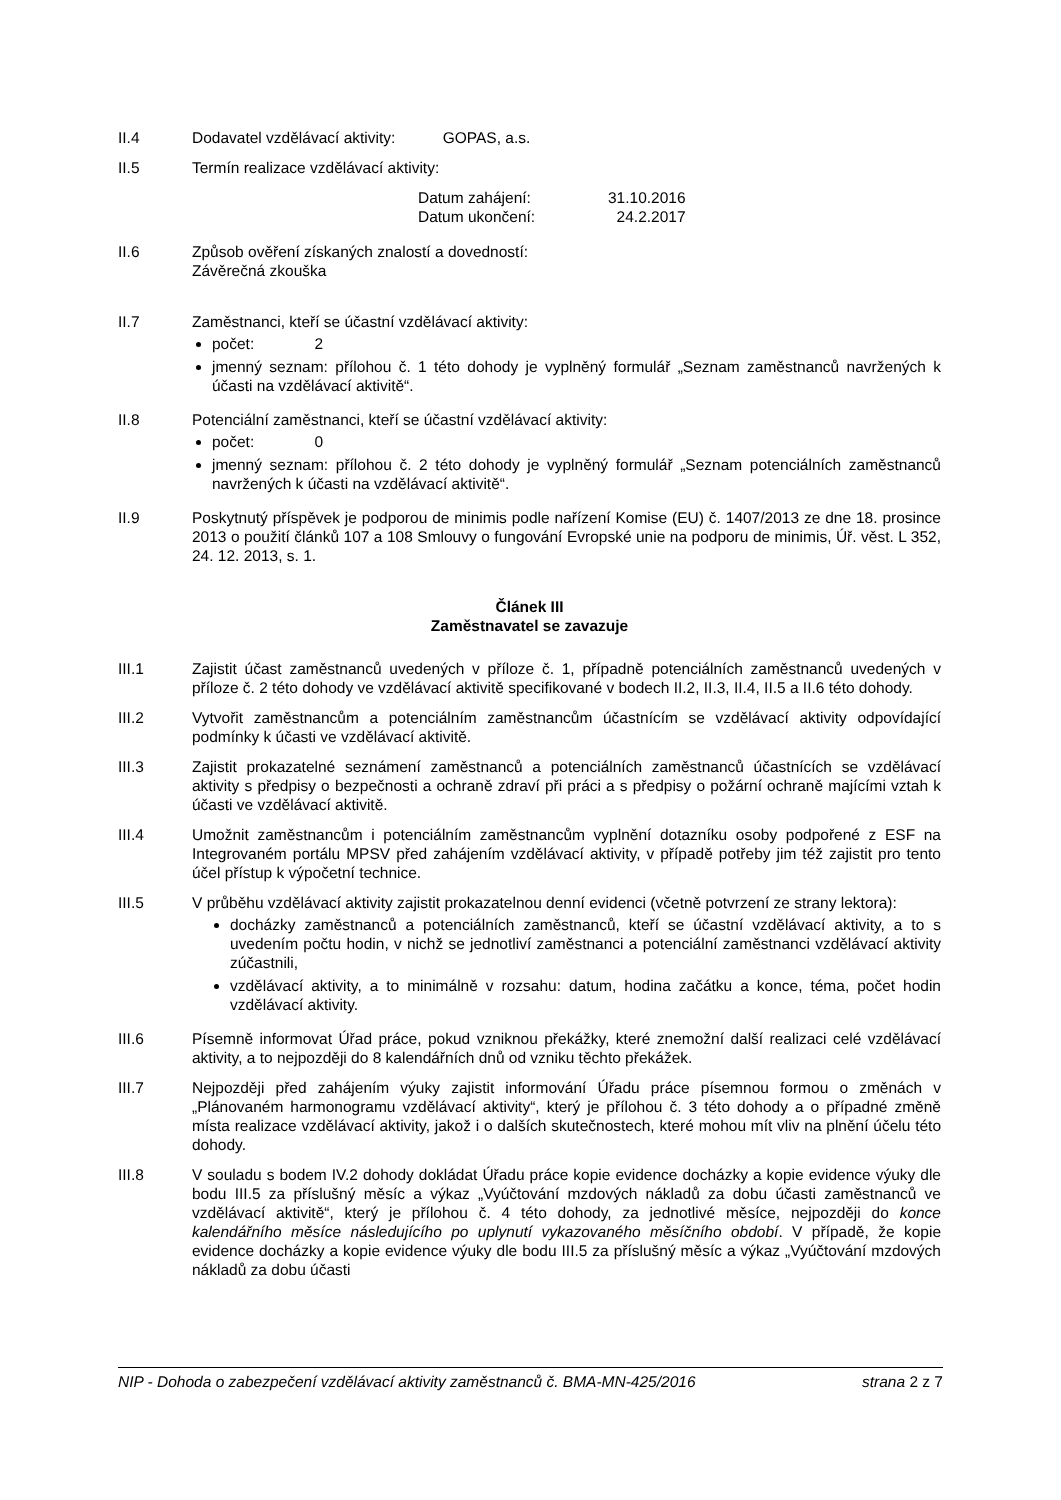II.4 Dodavatel vzdělávací aktivity: GOPAS, a.s.
II.5 Termín realizace vzdělávací aktivity:
Datum zahájení: 31.10.2016
Datum ukončení: 24.2.2017
II.6 Způsob ověření získaných znalostí a dovedností:
Závěrečná zkouška
II.7 Zaměstnanci, kteří se účastní vzdělávací aktivity:
počet: 2
jmenný seznam: přílohou č. 1 této dohody je vyplněný formulář „Seznam zaměstnanců navržených k účasti na vzdělávací aktivitě“.
II.8 Potenciální zaměstnanci, kteří se účastní vzdělávací aktivity:
počet: 0
jmenný seznam: přílohou č. 2 této dohody je vyplněný formulář „Seznam potenciálních zaměstnanců navržených k účasti na vzdělávací aktivitě“.
II.9 Poskytnutý příspěvek je podporou de minimis podle nařízení Komise (EU) č. 1407/2013 ze dne 18. prosince 2013 o použití článků 107 a 108 Smlouvy o fungování Evropské unie na podporu de minimis, Úř. věst. L 352, 24. 12. 2013, s. 1.
Článek III
Zaměstnavatel se zavazuje
III.1 Zajistit účast zaměstnanců uvedených v příloze č. 1, případně potenciálních zaměstnanců uvedených v příloze č. 2 této dohody ve vzdělávací aktivitě specifikované v bodech II.2, II.3, II.4, II.5 a II.6 této dohody.
III.2 Vytvořit zaměstnancům a potenciálním zaměstnancům účastnícím se vzdělávací aktivity odpovídající podmínky k účasti ve vzdělávací aktivitě.
III.3 Zajistit prokazatelné seznámení zaměstnanců a potenciálních zaměstnanců účastnících se vzdělávací aktivity s předpisy o bezpečnosti a ochraně zdraví při práci a s předpisy o požární ochraně majícími vztah k účasti ve vzdělávací aktivitě.
III.4 Umožnit zaměstnancům i potenciálním zaměstnancům vyplnění dotazníku osoby podpořené z ESF na Integrovaném portálu MPSV před zahájením vzdělávací aktivity, v případě potřeby jim též zajistit pro tento účel přístup k výpočetní technice.
III.5 V průběhu vzdělávací aktivity zajistit prokazatelnou denní evidenci (včetně potvrzení ze strany lektora):
docházky zaměstnanců a potenciálních zaměstnanců, kteří se účastní vzdělávací aktivity, a to s uvedením počtu hodin, v nichž se jednotliví zaměstnanci a potenciální zaměstnanci vzdělávací aktivity zúčastnili,
vzdělávací aktivity, a to minimálně v rozsahu: datum, hodina začátku a konce, téma, počet hodin vzdělávací aktivity.
III.6 Písemně informovat Úřad práce, pokud vzniknou překážky, které znemožní další realizaci celé vzdělávací aktivity, a to nejpozději do 8 kalendářních dnů od vzniku těchto překážek.
III.7 Nejpozději před zahájením výuky zajistit informování Úřadu práce písemnou formou o změnách v „Plánovaném harmonogramu vzdělávací aktivity“, který je přílohou č. 3 této dohody a o případné změně místa realizace vzdělávací aktivity, jakož i o dalších skutečnostech, které mohou mít vliv na plnění účelu této dohody.
III.8 V souladu s bodem IV.2 dohody dokládat Úřadu práce kopie evidence docházky a kopie evidence výuky dle bodu III.5 za příslušný měsíc a výkaz „Vyúčtování mzdových nákladů za dobu účasti zaměstnanců ve vzdělávací aktivitě“, který je přílohou č. 4 této dohody, za jednotlivé měsíce, nejpozději do konce kalendářního měsíce následujícího po uplynutí vykazovaného měsíčního období. V případě, že kopie evidence docházky a kopie evidence výuky dle bodu III.5 za příslušný měsíc a výkaz „Vyúčtování mzdových nákladů za dobu účasti
NIP - Dohoda o zabezpečení vzdělávací aktivity zaměstnanců č. BMA-MN-425/2016 strana 2 z 7